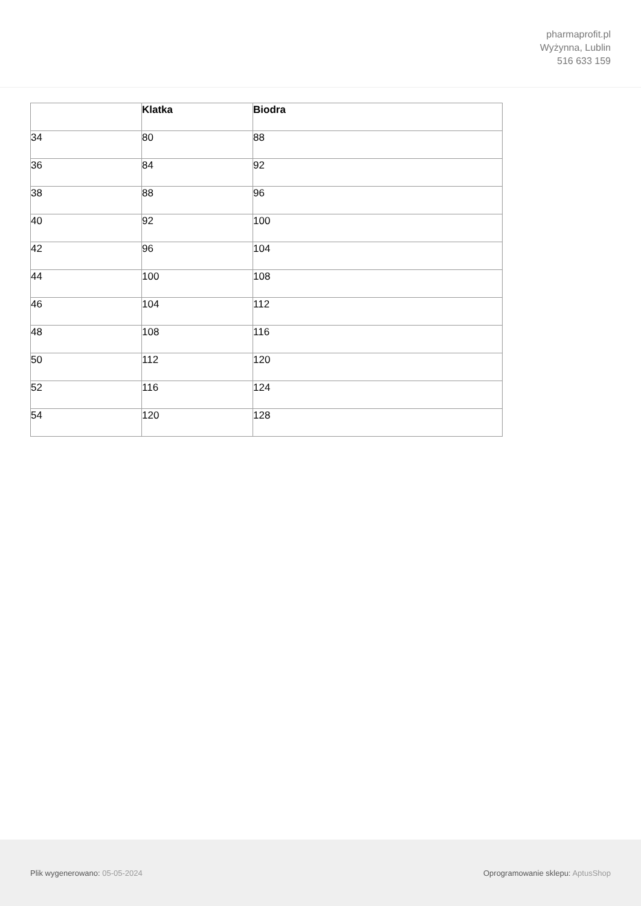pharmaprofit.pl
Wyżynna, Lublin
516 633 159
| | Klatka | Biodra |
| --- | --- | --- |
| 34 | 80 | 88 |
| 36 | 84 | 92 |
| 38 | 88 | 96 |
| 40 | 92 | 100 |
| 42 | 96 | 104 |
| 44 | 100 | 108 |
| 46 | 104 | 112 |
| 48 | 108 | 116 |
| 50 | 112 | 120 |
| 52 | 116 | 124 |
| 54 | 120 | 128 |
Plik wygenerowano: 05-05-2024 Oprogramowanie sklepu: AptusShop